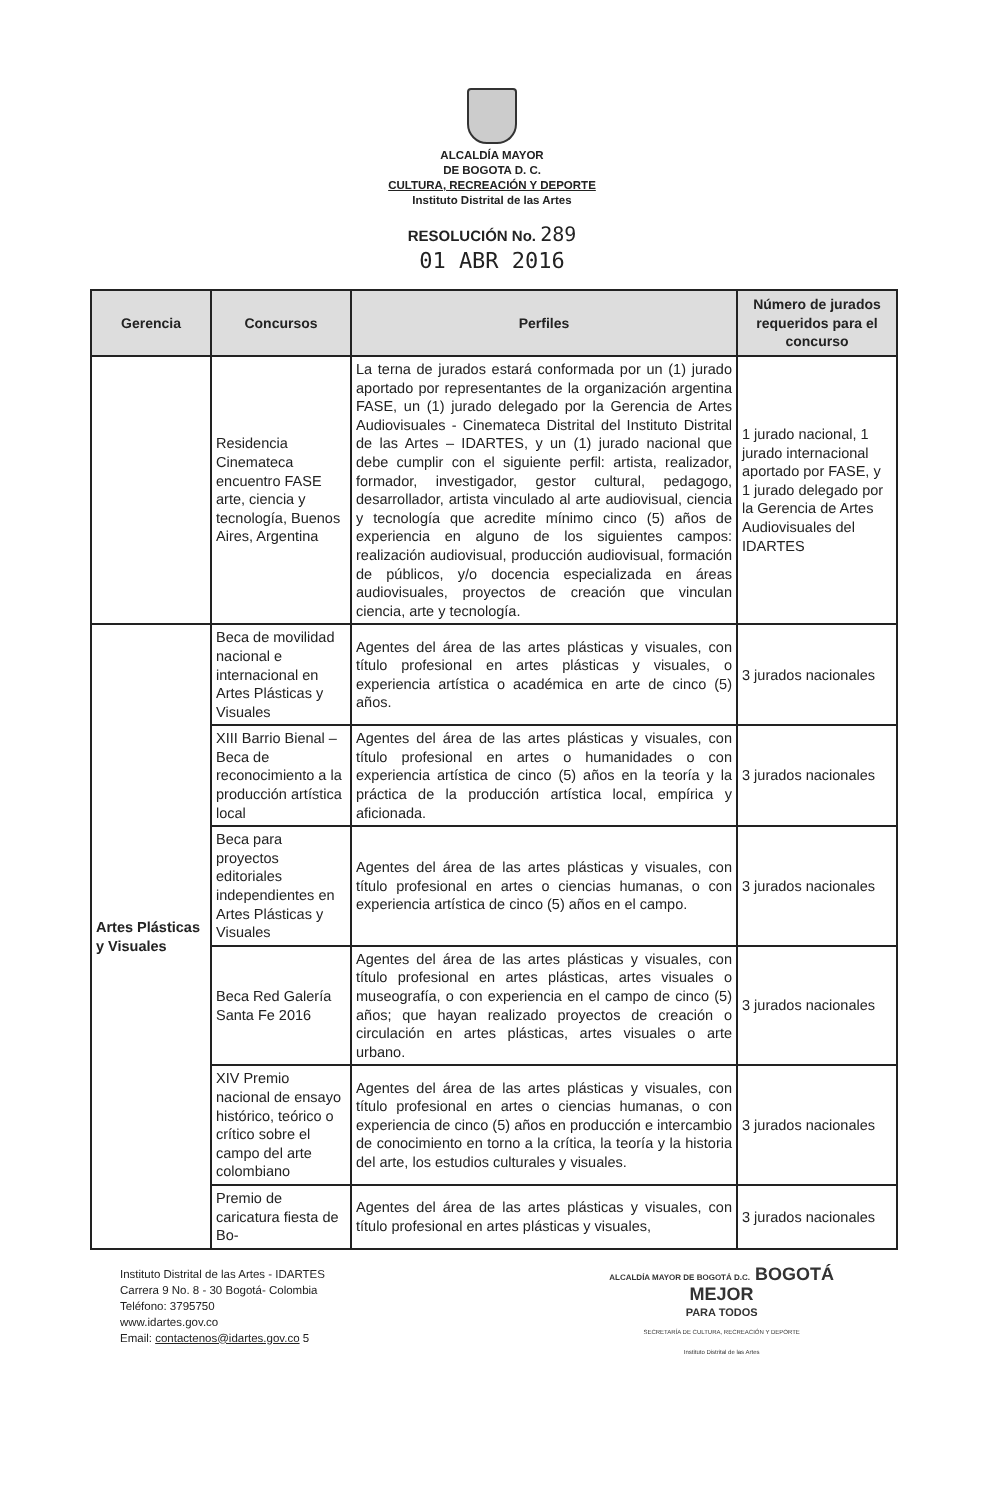ALCALDÍA MAYOR
DE BOGOTA D. C.
CULTURA, RECREACIÓN Y DEPORTE
Instituto Distrital de las Artes
RESOLUCIÓN No. 289
01 ABR 2016
| Gerencia | Concursos | Perfiles | Número de jurados requeridos para el concurso |
| --- | --- | --- | --- |
| | Residencia Cinemateca encuentro FASE arte, ciencia y tecnología, Buenos Aires, Argentina | La terna de jurados estará conformada por un (1) jurado aportado por representantes de la organización argentina FASE, un (1) jurado delegado por la Gerencia de Artes Audiovisuales - Cinemateca Distrital del Instituto Distrital de las Artes – IDARTES, y un (1) jurado nacional que debe cumplir con el siguiente perfil: artista, realizador, formador, investigador, gestor cultural, pedagogo, desarrollador, artista vinculado al arte audiovisual, ciencia y tecnología que acredite mínimo cinco (5) años de experiencia en alguno de los siguientes campos: realización audiovisual, producción audiovisual, formación de públicos, y/o docencia especializada en áreas audiovisuales, proyectos de creación que vinculan ciencia, arte y tecnología. | 1 jurado nacional, 1 jurado internacional aportado por FASE, y 1 jurado delegado por la Gerencia de Artes Audiovisuales del IDARTES |
| Artes Plásticas y Visuales | Beca de movilidad nacional e internacional en Artes Plásticas y Visuales | Agentes del área de las artes plásticas y visuales, con título profesional en artes plásticas y visuales, o experiencia artística o académica en arte de cinco (5) años. | 3 jurados nacionales |
| | XIII Barrio Bienal – Beca de reconocimiento a la producción artística local | Agentes del área de las artes plásticas y visuales, con título profesional en artes o humanidades o con experiencia artística de cinco (5) años en la teoría y la práctica de la producción artística local, empírica y aficionada. | 3 jurados nacionales |
| | Beca para proyectos editoriales independientes en Artes Plásticas y Visuales | Agentes del área de las artes plásticas y visuales, con título profesional en artes o ciencias humanas, o con experiencia artística de cinco (5) años en el campo. | 3 jurados nacionales |
| | Beca Red Galería Santa Fe 2016 | Agentes del área de las artes plásticas y visuales, con título profesional en artes plásticas, artes visuales o museografía, o con experiencia en el campo de cinco (5) años; que hayan realizado proyectos de creación o circulación en artes plásticas, artes visuales o arte urbano. | 3 jurados nacionales |
| | XIV Premio nacional de ensayo histórico, teórico o crítico sobre el campo del arte colombiano | Agentes del área de las artes plásticas y visuales, con título profesional en artes o ciencias humanas, o con experiencia de cinco (5) años en producción e intercambio de conocimiento en torno a la crítica, la teoría y la historia del arte, los estudios culturales y visuales. | 3 jurados nacionales |
| | Premio de caricatura fiesta de Bo- | Agentes del área de las artes plásticas y visuales, con título profesional en artes plásticas y visuales, | 3 jurados nacionales |
Instituto Distrital de las Artes - IDARTES
Carrera 9 No. 8 - 30 Bogotá- Colombia
Teléfono: 3795750
www.idartes.gov.co
Email: contactenos@idartes.gov.co 5
ALCALDÍA MAYOR DE BOGOTÁ D.C. BOGOTÁ
MEJOR
PARA TODOS
SECRETARÍA DE CULTURA, RECREACIÓN Y DEPORTE
Instituto Distrital de las Artes